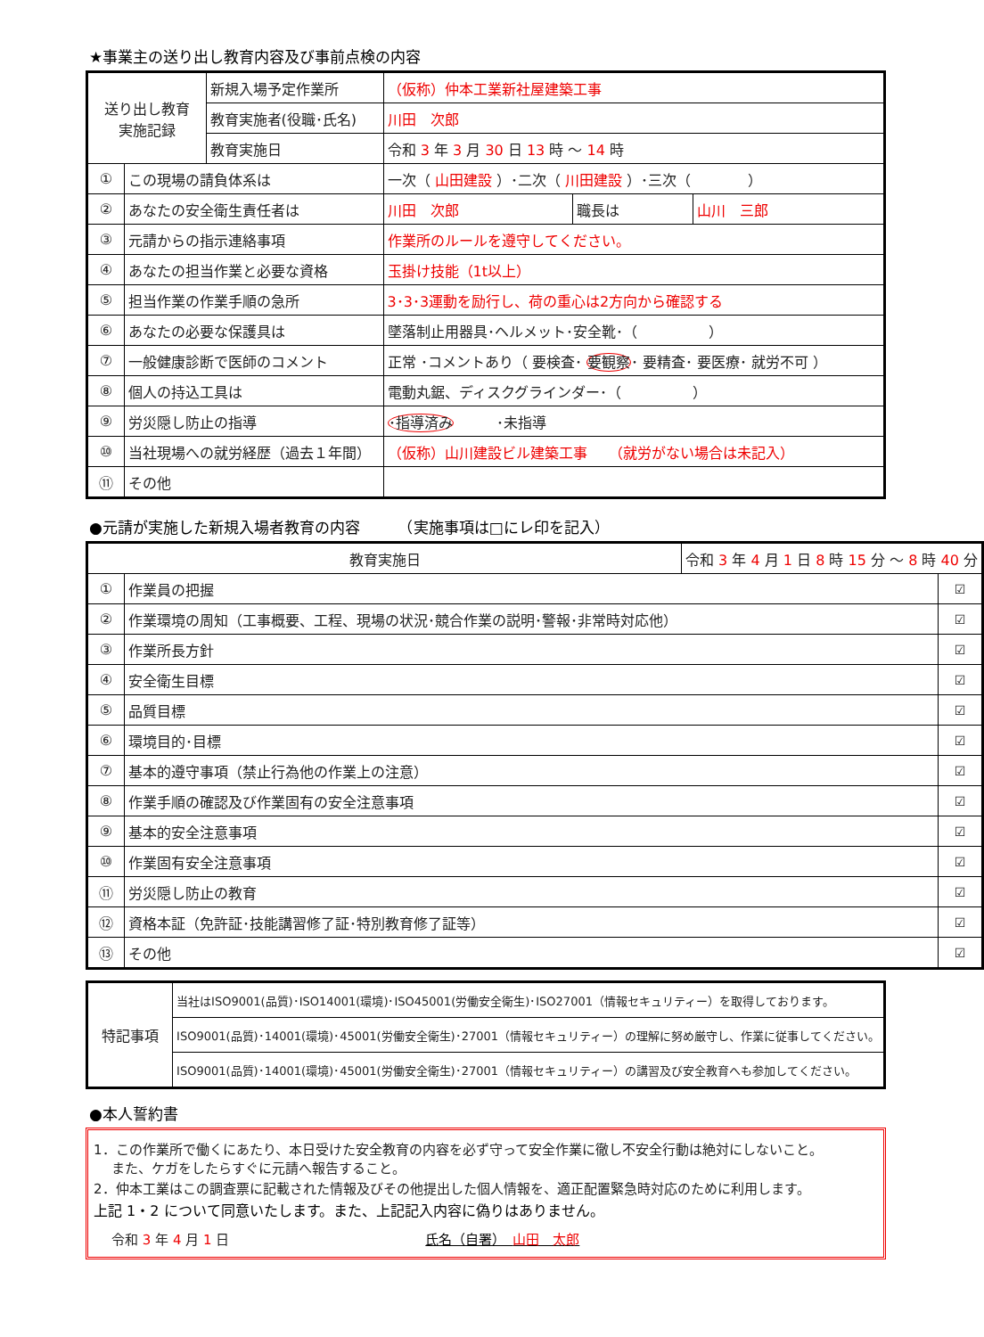★事業主の送り出し教育内容及び事前点検の内容
| 送り出し教育 実施記録 | | 新規入場予定作業所 | （仮称）仲本工業新社屋建築工事 | | |
| | | 教育実施者(役職･氏名) | 川田 次郎 | | |
| | | 教育実施日 | 令和 3 年 3 月 30 日 13 時 ～ 14 時 | | |
| ① | この現場の請負体系は | | 一次（ 山田建設 ）･二次（ 川田建設 ）･三次（ ） | | |
| ② | あなたの安全衛生責任者は | | 川田 次郎 | 職長は | 山川 三郎 |
| ③ | 元請からの指示連絡事項 | | 作業所のルールを遵守してください。 | | |
| ④ | あなたの担当作業と必要な資格 | | 玉掛け技能（1t以上） | | |
| ⑤ | 担当作業の作業手順の急所 | | 3･3･3運動を励行し、荷の重心は2方向から確認する | | |
| ⑥ | あなたの必要な保護具は | | 墜落制止用器具･ヘルメット･安全靴･（ ） | | |
| ⑦ | 一般健康診断で医師のコメント | | 正常 ･コメントあり（ 要検査･ 要観察 ･ 要精査･ 要医療･ 就労不可 ） | | |
| ⑧ | 個人の持込工具は | | 電動丸鋸、ディスクグラインダー･（ ） | | |
| ⑨ | 労災隠し防止の指導 | | ･指導済み ･未指導 | | |
| ⑩ | 当社現場への就労経歴（過去１年間） | | （仮称）山川建設ビル建築工事 （就労がない場合は未記入） | | |
| ⑪ | その他 | | | | |
●元請が実施した新規入場者教育の内容　　　（実施事項は□にレ印を記入）
| 教育実施日 | | 令和 3 年 4 月 1 日 8 時 15 分 ～ 8 時 40 分 | |
| ① | 作業員の把握 | | ☑ |
| ② | 作業環境の周知（工事概要、工程、現場の状況･競合作業の説明･警報･非常時対応他） | | ☑ |
| ③ | 作業所長方針 | | ☑ |
| ④ | 安全衛生目標 | | ☑ |
| ⑤ | 品質目標 | | ☑ |
| ⑥ | 環境目的･目標 | | ☑ |
| ⑦ | 基本的遵守事項（禁止行為他の作業上の注意） | | ☑ |
| ⑧ | 作業手順の確認及び作業固有の安全注意事項 | | ☑ |
| ⑨ | 基本的安全注意事項 | | ☑ |
| ⑩ | 作業固有安全注意事項 | | ☑ |
| ⑪ | 労災隠し防止の教育 | | ☑ |
| ⑫ | 資格本証（免許証･技能講習修了証･特別教育修了証等） | | ☑ |
| ⑬ | その他 | | ☑ |
| 特記事項 | 当社はISO9001(品質)･ISO14001(環境)･ISO45001(労働安全衛生)･ISO27001（情報セキュリティー）を取得しております。 |
| | ISO9001(品質)･14001(環境)･45001(労働安全衛生)･27001（情報セキュリティー）の理解に努め厳守し、作業に従事してください。 |
| | ISO9001(品質)･14001(環境)･45001(労働安全衛生)･27001（情報セキュリティー）の講習及び安全教育へも参加してください。 |
●本人誓約書
1．この作業所で働くにあたり、本日受けた安全教育の内容を必ず守って安全作業に徹し不安全行動は絶対にしないこと。
　 また、ケガをしたらすぐに元請へ報告すること。
2．仲本工業はこの調査票に記載された情報及びその他提出した個人情報を、適正配置緊急時対応のために利用します。
上記 1・2 について同意いたします。また、上記記入内容に偽りはありません。
令和 3 年 4 月 1 日 氏名（自署）　山田　太郎